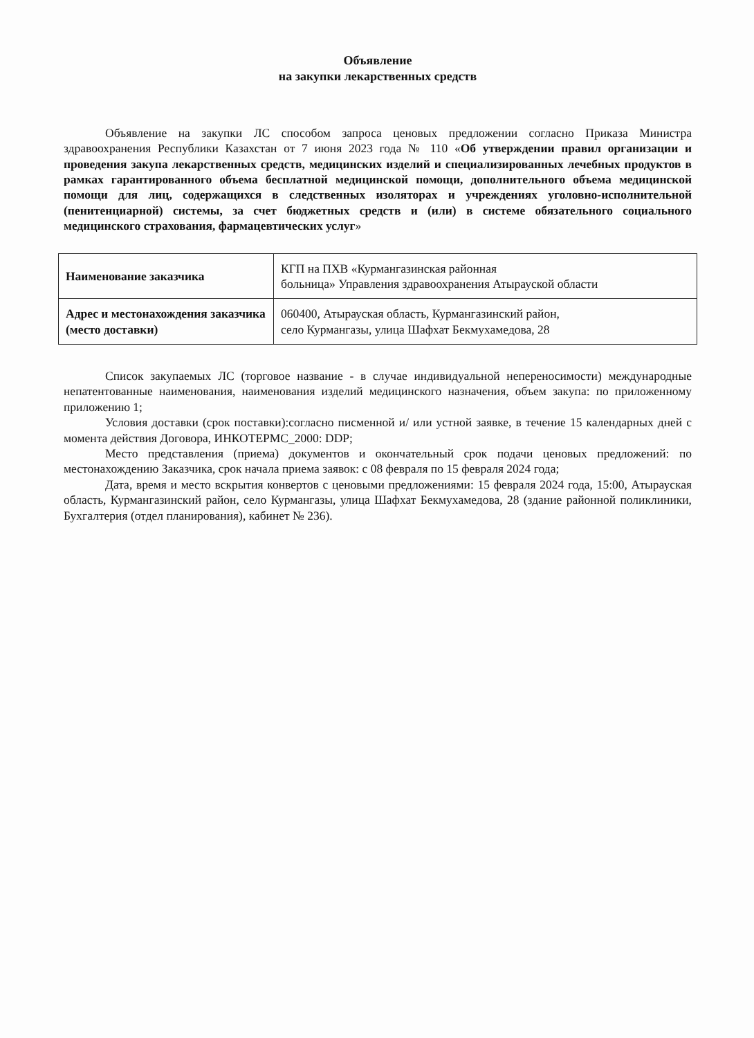Объявление
на закупки лекарственных средств
Объявление на закупки ЛС способом запроса ценовых предложении согласно Приказа Министра здравоохранения Республики Казахстан от 7 июня 2023 года № 110 «Об утверждении правил организации и проведения закупа лекарственных средств, медицинских изделий и специализированных лечебных продуктов в рамках гарантированного объема бесплатной медицинской помощи, дополнительного объема медицинской помощи для лиц, содержащихся в следственных изоляторах и учреждениях уголовно-исполнительной (пенитенциарной) системы, за счет бюджетных средств и (или) в системе обязательного социального медицинского страхования, фармацевтических услуг»
| Наименование заказчика | КГП на ПХВ «Курмангазинская районная больница» Управления здравоохранения Атырауской области |
| Адрес и местонахождения заказчика (место доставки) | 060400, Атырауская область, Курмангазинский район, село Курмангазы, улица Шафхат Бекмухамедова, 28 |
Список закупаемых ЛС (торговое название - в случае индивидуальной непереносимости) международные непатентованные наименования, наименования изделий медицинского назначения, объем закупа: по приложенному приложению 1;
Условия доставки (срок поставки):согласно писменной и/ или устной заявке, в течение 15 календарных дней с момента действия Договора, ИНКОТЕРМС_2000: DDP;
Место представления (приема) документов и окончательный срок подачи ценовых предложений: по местонахождению Заказчика, срок начала приема заявок: с 08 февраля по 15 февраля 2024 года;
Дата, время и место вскрытия конвертов с ценовыми предложениями: 15 февраля 2024 года, 15:00, Атырауская область, Курмангазинский район, село Курмангазы, улица Шафхат Бекмухамедова, 28 (здание районной поликлиники, Бухгалтерия (отдел планирования), кабинет № 236).